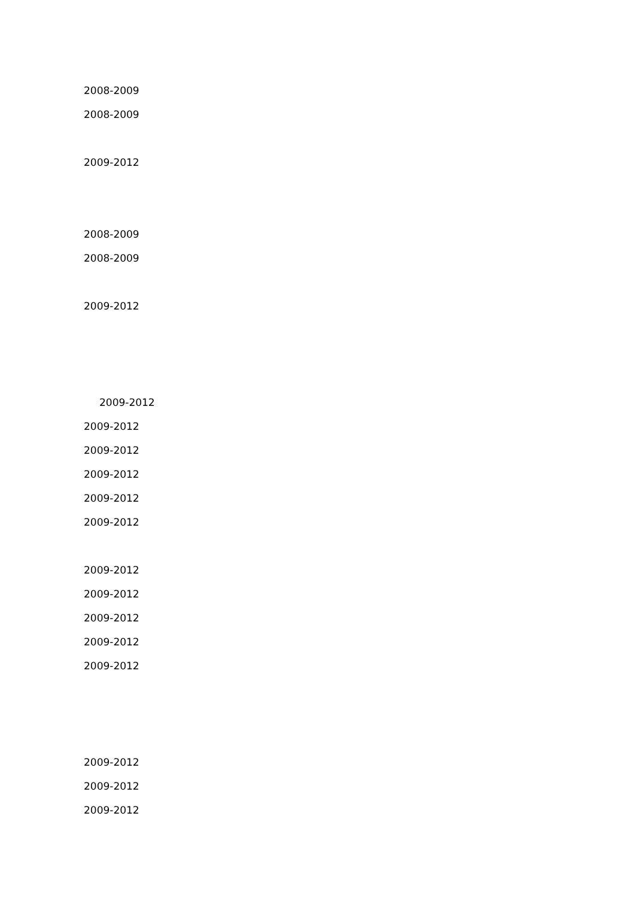2008-2009
2008-2009
2009-2012
2008-2009
2008-2009
2009-2012
2009-2012
2009-2012
2009-2012
2009-2012
2009-2012
2009-2012
2009-2012
2009-2012
2009-2012
2009-2012
2009-2012
2009-2012
2009-2012
2009-2012